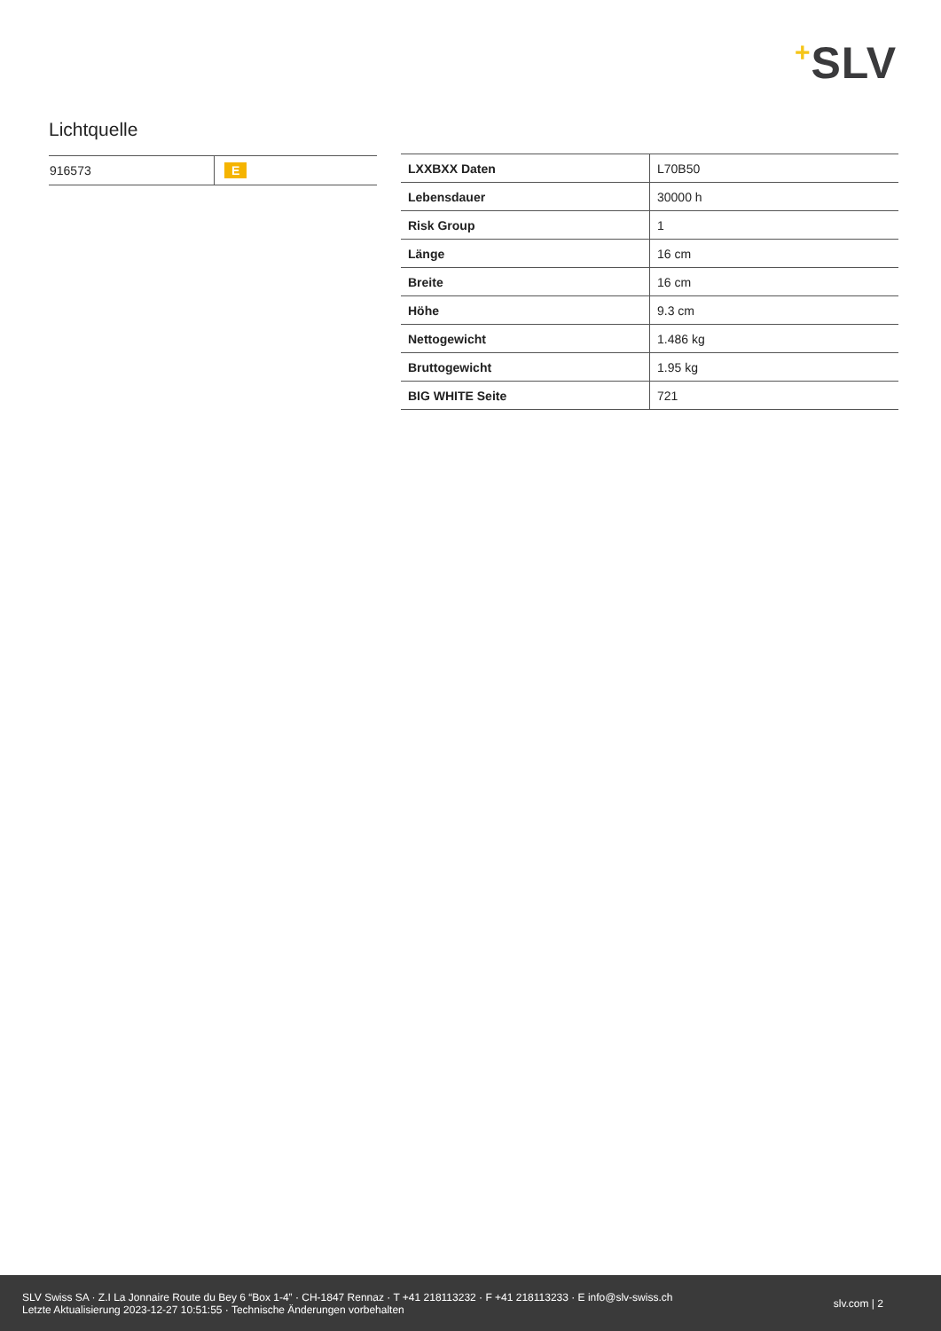+SLV
Lichtquelle
| 916573 | E |
| LXXBXX Daten | L70B50 |
| Lebensdauer | 30000 h |
| Risk Group | 1 |
| Länge | 16 cm |
| Breite | 16 cm |
| Höhe | 9.3 cm |
| Nettogewicht | 1.486 kg |
| Bruttogewicht | 1.95 kg |
| BIG WHITE Seite | 721 |
SLV Swiss SA · Z.I La Jonnaire Route du Bey 6 “Box 1-4” · CH-1847 Rennaz · T +41 218113232 · F +41 218113233 · E info@slv-swiss.ch
Letzte Aktualisierung 2023-12-27 10:51:55 · Technische Änderungen vorbehalten
slv.com | 2